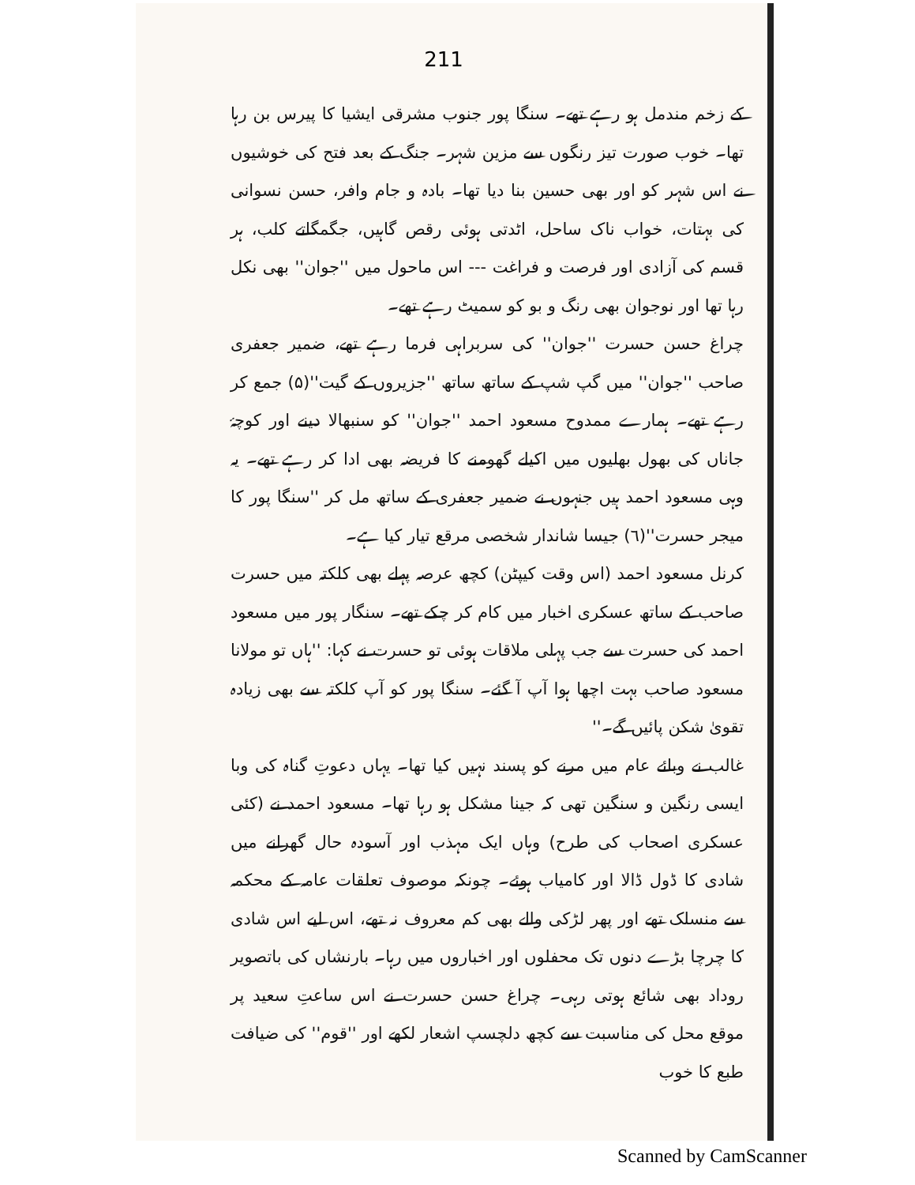211
کے زخم مندمل ہو رہے تھے۔ سنگا پور جنوب مشرقی ایشیا کا پیرس بن رہا تھا۔ خوب صورت تیز رنگوں سے مزین شہر۔ جنگ کے بعد فتح کی خوشیوں نے اس شہر کو اور بھی حسین بنا دیا تھا۔ بادہ و جام وافر، حسن نسوانی کی بہتات، خواب ناک ساحل، اٹدتی ہوئی رقص گاہیں، جگمگاتے کلب، ہر قسم کی آزادی اور فرصت و فراغت --- اس ماحول میں ''جوان'' بھی نکل رہا تھا اور نوجوان بھی رنگ و بو کو سمیٹ رہے تھے۔
چراغ حسن حسرت ''جوان'' کی سربراہی فرما رہے تھے، ضمیر جعفری صاحب ''جوان'' میں گپ شپ کے ساتھ ساتھ ''جزیروں کے گیت''(۵) جمع کر رہے تھے۔ ہمارے ممدوح مسعود احمد ''جوان'' کو سنبھالا دینے اور کوچۂ جاناں کی بھول بھلیوں میں اکیلے گھومنے کا فریضہ بھی ادا کر رہے تھے۔ یہ وہی مسعود احمد ہیں جنہوں نے ضمیر جعفری کے ساتھ مل کر ''سنگا پور کا میجر حسرت''(٦) جیسا شاندار شخصی مرقع تیار کیا ہے۔
کرنل مسعود احمد (اس وقت کیپٹن) کچھ عرصہ پہلے بھی کلکتہ میں حسرت صاحب کے ساتھ عسکری اخبار میں کام کر چکے تھے۔ سنگار پور میں مسعود احمد کی حسرت سے جب پہلی ملاقات ہوئی تو حسرت نے کہا: ''ہاں تو مولانا مسعود صاحب بہت اچھا ہوا آپ آ گئے۔ سنگا پور کو آپ کلکتہ سے بھی زیادہ تقویٰ شکن پائیں گے۔''
غالب نے وبائے عام میں مرنے کو پسند نہیں کیا تھا۔ یہاں دعوتِ گناہ کی وبا ایسی رنگین و سنگین تھی کہ جینا مشکل ہو رہا تھا۔ مسعود احمد نے (کئی عسکری اصحاب کی طرح) وہاں ایک مہذب اور آسودہ حال گھرانے میں شادی کا ڈول ڈالا اور کامیاب ہوئے۔ چونکہ موصوف تعلقات عامہ کے محکمہ سے منسلک تھے اور پھر لڑکی والے بھی کم معروف نہ تھے، اس لیے اس شادی کا چرچا بڑے دنوں تک محفلوں اور اخباروں میں رہا۔ بارنشاں کی باتصویر روداد بھی شائع ہوتی رہی۔ چراغ حسن حسرت نے اس ساعتِ سعید پر موقع محل کی مناسبت سے کچھ دلچسپ اشعار لکھے اور ''قوم'' کی ضیافت طبع کا خوب
Scanned by CamScanner